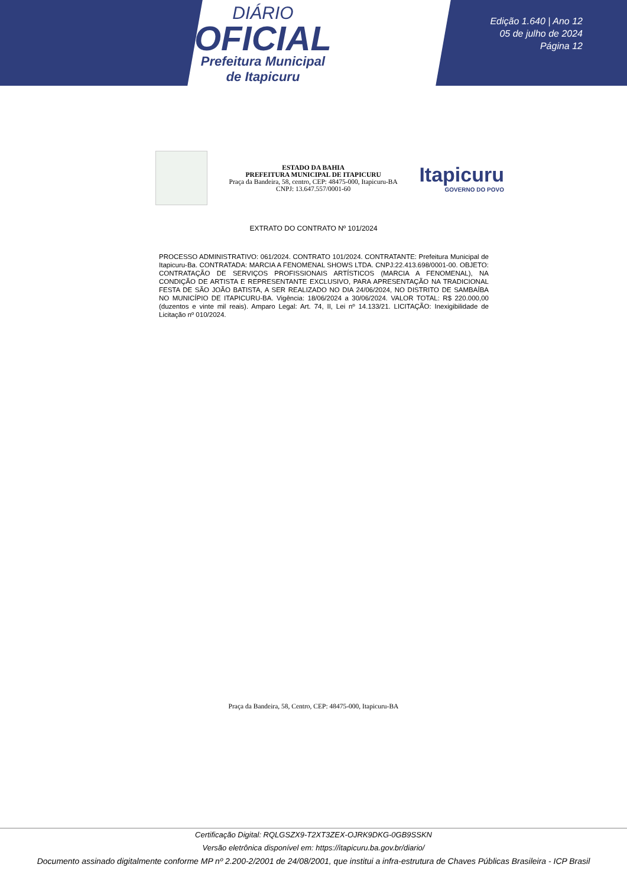DIÁRIO
OFICIAL
Prefeitura Municipal
de Itapicuru
Edição 1.640 | Ano 12
05 de julho de 2024
Página 12
ESTADO DA BAHIA
PREFEITURA MUNICIPAL DE ITAPICURU
Praça da Bandeira, 58, centro, CEP: 48475-000, Itapicuru-BA
CNPJ: 13.647.557/0001-60
Itapicuru
GOVERNO DO POVO
EXTRATO DO CONTRATO Nº 101/2024
PROCESSO ADMINISTRATIVO: 061/2024. CONTRATO 101/2024. CONTRATANTE: Prefeitura Municipal de Itapicuru-Ba. CONTRATADA: MARCIA A FENOMENAL SHOWS LTDA. CNPJ:22.413.698/0001-00. OBJETO: CONTRATAÇÃO DE SERVIÇOS PROFISSIONAIS ARTÍSTICOS (MARCIA A FENOMENAL), NA CONDIÇÃO DE ARTISTA E REPRESENTANTE EXCLUSIVO, PARA APRESENTAÇÃO NA TRADICIONAL FESTA DE SÃO JOÃO BATISTA, A SER REALIZADO NO DIA 24/06/2024, NO DISTRITO DE SAMBAÍBA NO MUNICÍPIO DE ITAPICURU-BA. Vigência: 18/06/2024 a 30/06/2024. VALOR TOTAL: R$ 220.000,00 (duzentos e vinte mil reais). Amparo Legal: Art. 74, II, Lei nº 14.133/21. LICITAÇÃO: Inexigibilidade de Licitação nº 010/2024.
Praça da Bandeira, 58, Centro, CEP: 48475-000, Itapicuru-BA
Certificação Digital: RQLGSZX9-T2XT3ZEX-OJRK9DKG-0GB9SSKN
Versão eletrônica disponível em: https://itapicuru.ba.gov.br/diario/
Documento assinado digitalmente conforme MP nº 2.200-2/2001 de 24/08/2001, que institui a infra-estrutura de Chaves Públicas Brasileira - ICP Brasil